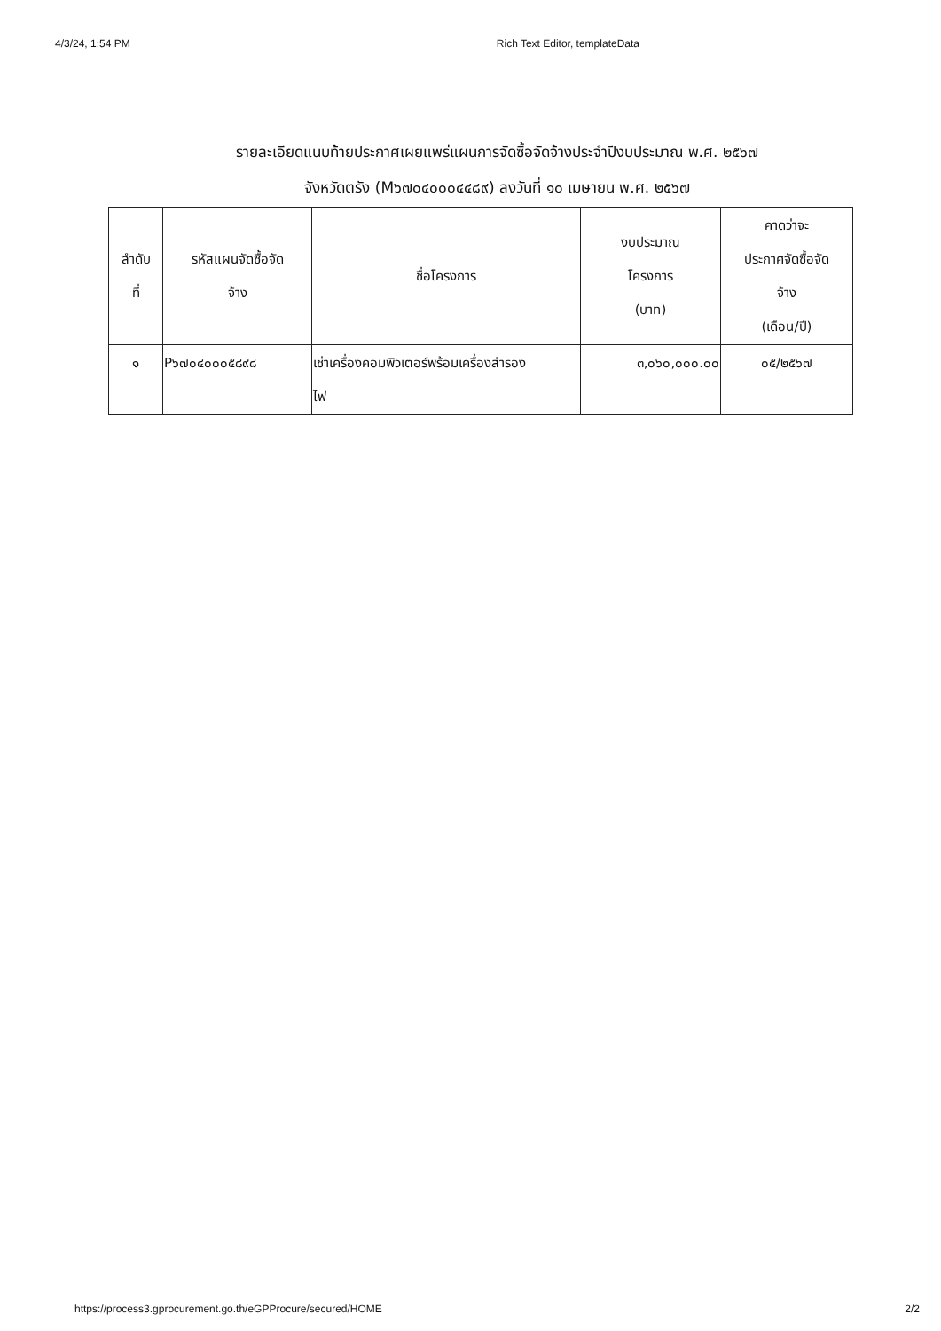4/3/24, 1:54 PM Rich Text Editor, templateData
รายละเอียดแนบท้ายประกาศเผยแพร่แผนการจัดซื้อจัดจ้างประจำปีงบประมาณ พ.ศ. ๒๕๖๗
จังหวัดตรัง (M๖๗๐๔๐๐๐๔๔๘๙) ลงวันที่ ๑๐ เมษายน พ.ศ. ๒๕๖๗
| ลำดับ ที่ | รหัสแผนจัดซื้อจัด จ้าง | ชื่อโครงการ | งบประมาณ โครงการ (บาท) | คาดว่าจะ ประกาศจัดซื้อจัด จ้าง (เดือน/ปี) |
| --- | --- | --- | --- | --- |
| ๑ | P๖๗๐๔๐๐๐๕๘๙๘ | เช่าเครื่องคอมพิวเตอร์พร้อมเครื่องสำรอง ไฟ | ๓,๐๖๐,๐๐๐.๐๐ | ๐๕/๒๕๖๗ |
https://process3.gprocurement.go.th/eGPProcure/secured/HOME 2/2